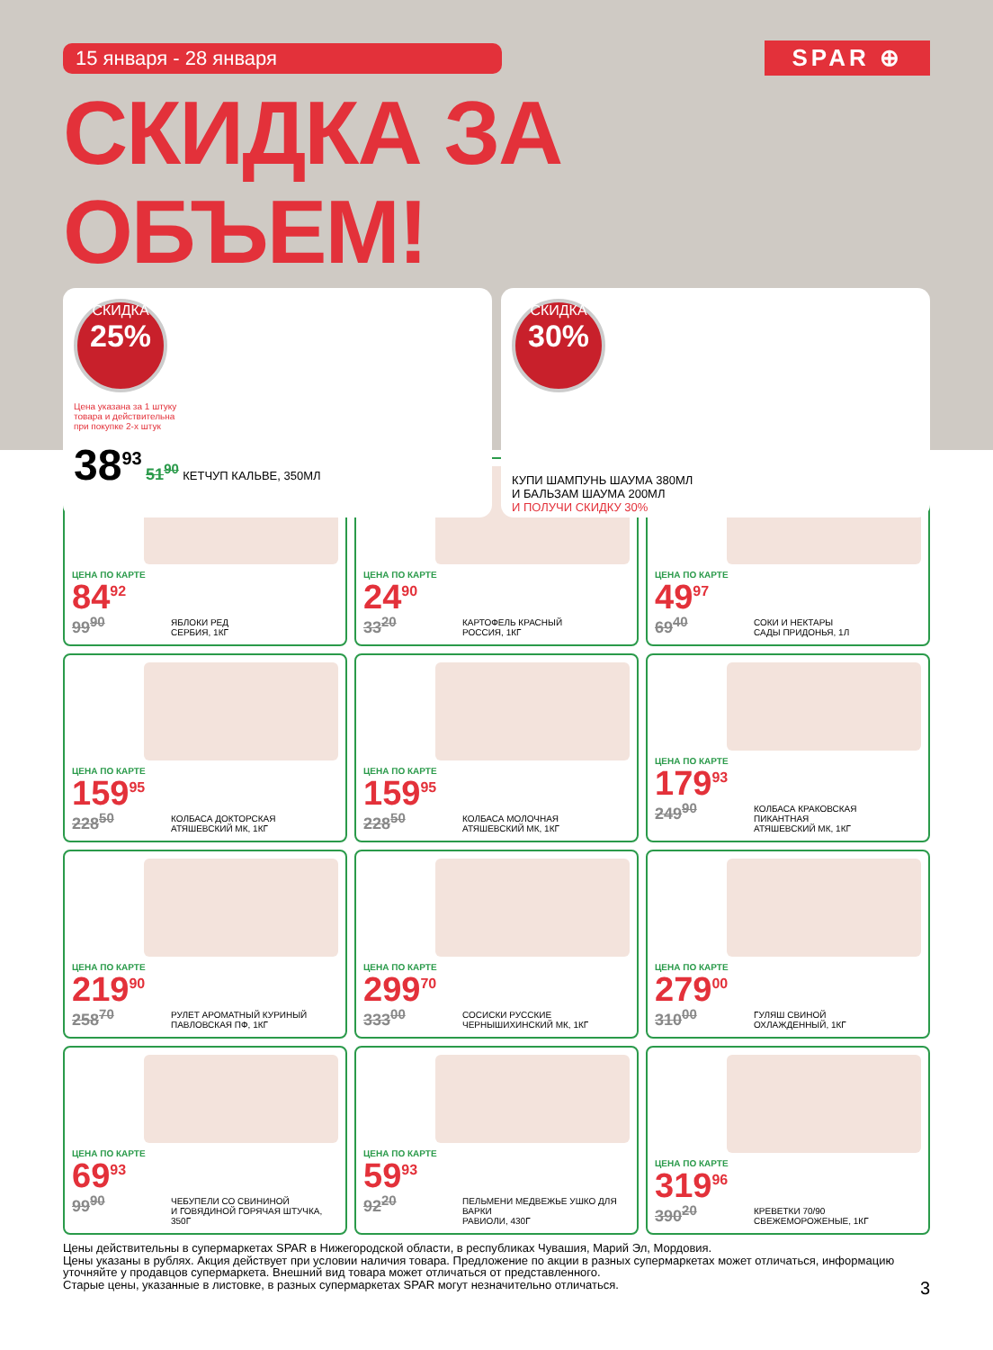15 января - 28 января
SPAR ⊕
СКИДКА ЗА ОБЪЕМ!
СКИДКА
25%
Цена указана за 1 штуку
товара и действительна
при покупке 2-х штук
38<sup>93</sup> 51<sup>90</sup> КЕТЧУП КАЛЬВЕ, 350МЛ
СКИДКА
30%
КУПИ ШАМПУНЬ ШАУМА 380МЛ
И БАЛЬЗАМ ШАУМА 200МЛ
И ПОЛУЧИ СКИДКУ 30%
ЦЕНА ПО КАРТЕ
84<sup>92</sup>
99<sup>90</sup>
ЯБЛОКИ РЕД
СЕРБИЯ, 1КГ
ЦЕНА ПО КАРТЕ
24<sup>90</sup>
33<sup>20</sup>
КАРТОФЕЛЬ КРАСНЫЙ
РОССИЯ, 1КГ
ЦЕНА ПО КАРТЕ
49<sup>97</sup>
69<sup>40</sup>
СОКИ И НЕКТАРЫ
САДЫ ПРИДОНЬЯ, 1Л
ЦЕНА ПО КАРТЕ
159<sup>95</sup>
228<sup>50</sup>
КОЛБАСА ДОКТОРСКАЯ
АТЯШЕВСКИЙ МК, 1КГ
ЦЕНА ПО КАРТЕ
159<sup>95</sup>
228<sup>50</sup>
КОЛБАСА МОЛОЧНАЯ
АТЯШЕВСКИЙ МК, 1КГ
ЦЕНА ПО КАРТЕ
179<sup>93</sup>
249<sup>90</sup>
КОЛБАСА КРАКОВСКАЯ
ПИКАНТНАЯ
АТЯШЕВСКИЙ МК, 1КГ
ЦЕНА ПО КАРТЕ
219<sup>90</sup>
258<sup>70</sup>
РУЛЕТ АРОМАТНЫЙ КУРИНЫЙ
ПАВЛОВСКАЯ ПФ, 1КГ
ЦЕНА ПО КАРТЕ
299<sup>70</sup>
333<sup>00</sup>
СОСИСКИ РУССКИЕ
ЧЕРНЫШИХИНСКИЙ МК, 1КГ
ЦЕНА ПО КАРТЕ
279<sup>00</sup>
310<sup>00</sup>
ГУЛЯШ СВИНОЙ
ОХЛАЖДЕННЫЙ, 1КГ
ЦЕНА ПО КАРТЕ
69<sup>93</sup>
99<sup>90</sup>
ЧЕБУПЕЛИ СО СВИНИНОЙ
И ГОВЯДИНОЙ ГОРЯЧАЯ ШТУЧКА,
350Г
ЦЕНА ПО КАРТЕ
59<sup>93</sup>
92<sup>20</sup>
ПЕЛЬМЕНИ МЕДВЕЖЬЕ УШКО ДЛЯ ВАРКИ
РАВИОЛИ, 430Г
ЦЕНА ПО КАРТЕ
319<sup>96</sup>
390<sup>20</sup>
КРЕВЕТКИ 70/90
СВЕЖЕМОРОЖЕНЫЕ, 1КГ
Цены действительны в супермаркетах SPAR в Нижегородской области, в республиках Чувашия, Марий Эл, Мордовия.
Цены указаны в рублях. Акция действует при условии наличия товара. Предложение по акции в разных супермаркетах может отличаться, информацию уточняйте у продавцов супермаркета. Внешний вид товара может отличаться от представленного.
Старые цены, указанные в листовке, в разных супермаркетах SPAR могут незначительно отличаться. 3